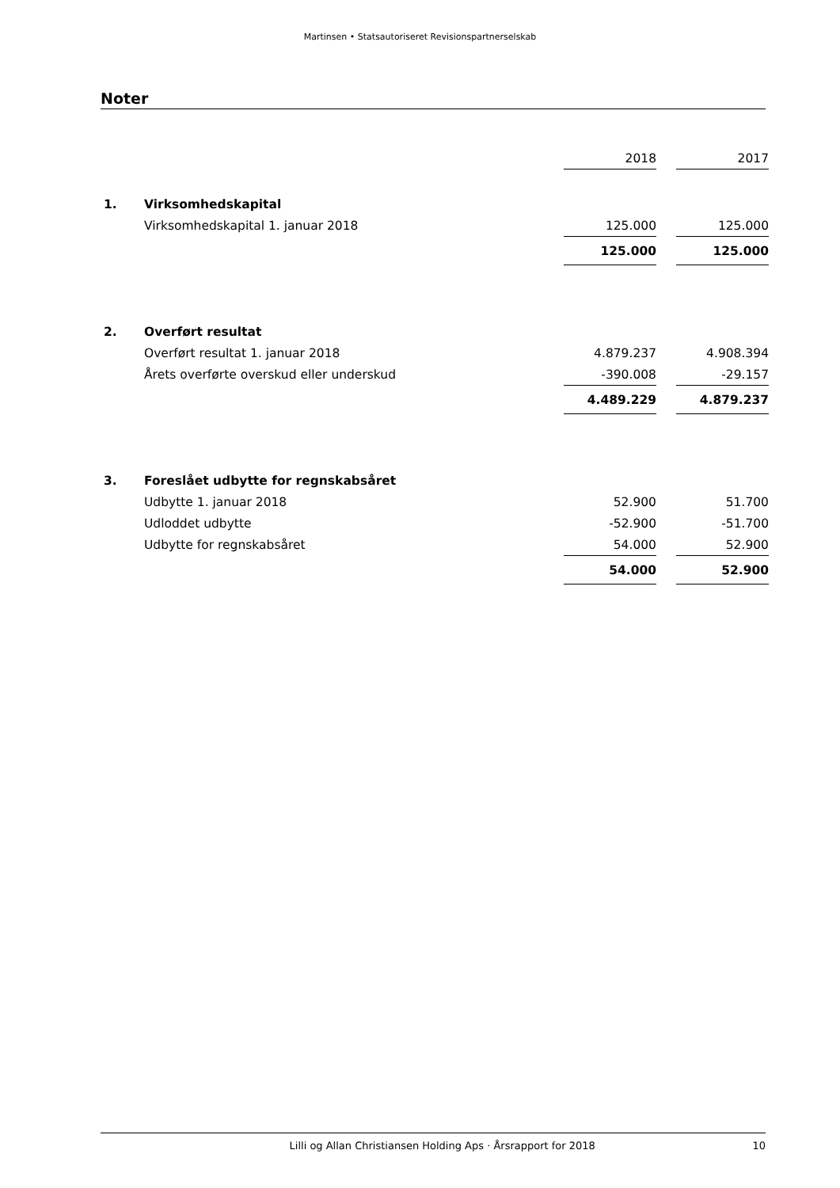Martinsen • Statsautoriseret Revisionspartnerselskab
Noter
| | | 2018 | | 2017 |
| 1. | Virksomhedskapital | | | |
| | Virksomhedskapital 1. januar 2018 | 125.000 | | 125.000 |
| | | 125.000 | | 125.000 |
| 2. | Overført resultat | | | |
| | Overført resultat 1. januar 2018 | 4.879.237 | | 4.908.394 |
| | Årets overførte overskud eller underskud | -390.008 | | -29.157 |
| | | 4.489.229 | | 4.879.237 |
| 3. | Foreslået udbytte for regnskabsåret | | | |
| | Udbytte 1. januar 2018 | 52.900 | | 51.700 |
| | Udloddet udbytte | -52.900 | | -51.700 |
| | Udbytte for regnskabsåret | 54.000 | | 52.900 |
| | | 54.000 | | 52.900 |
Lilli og Allan Christiansen Holding Aps · Årsrapport for 2018 10